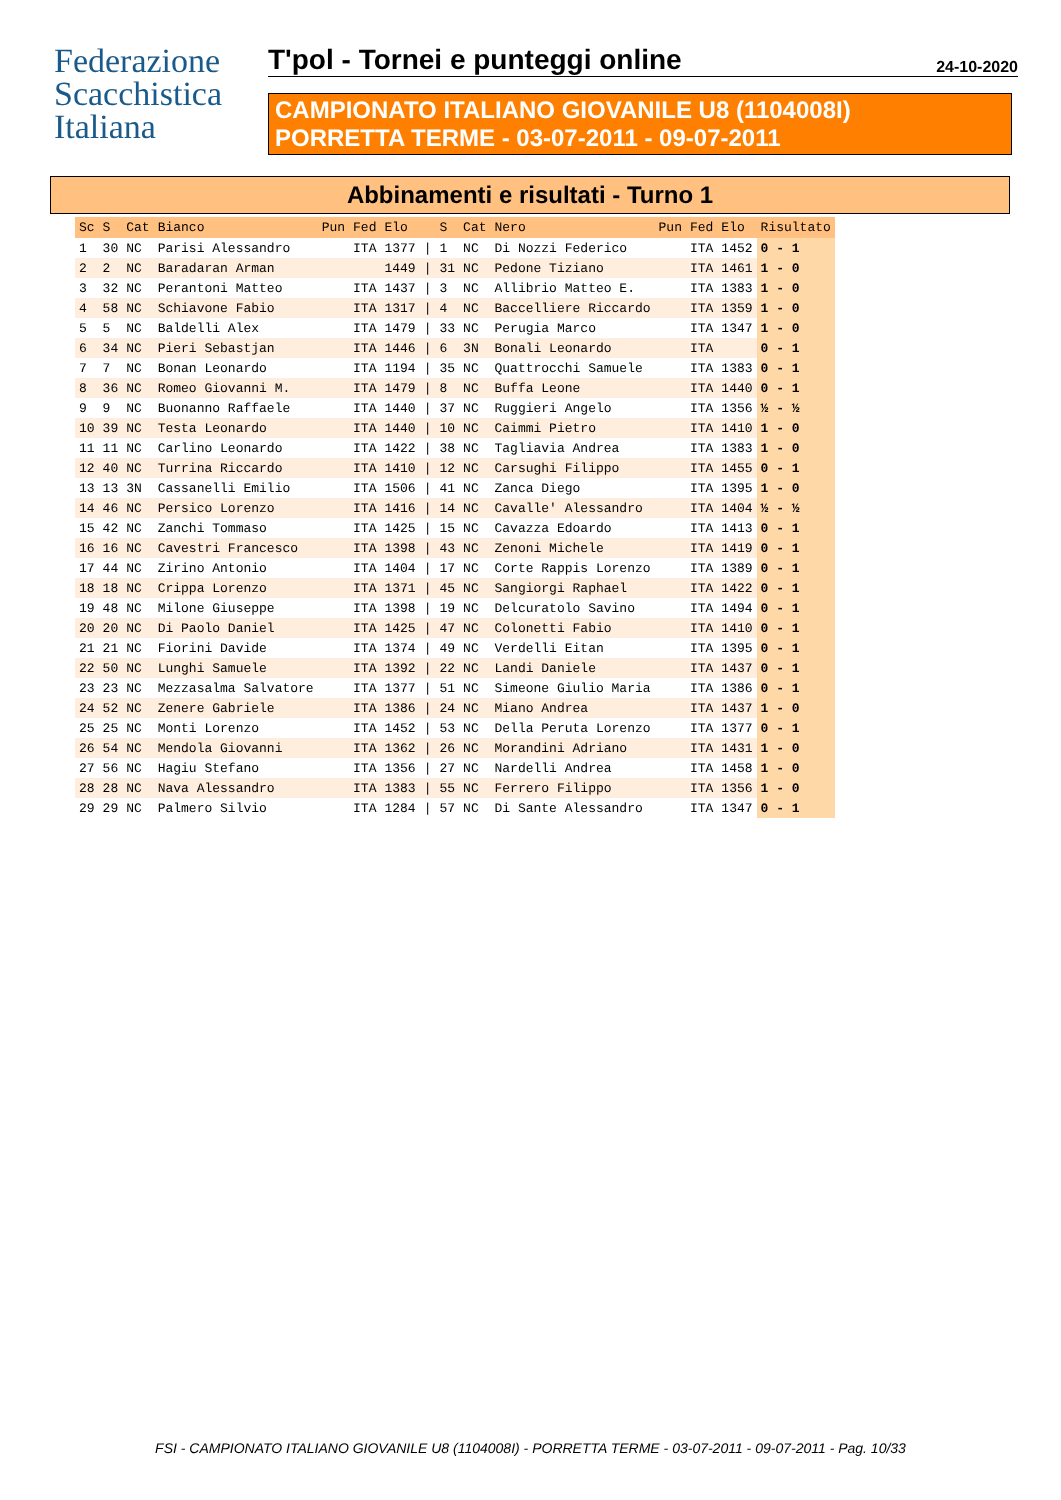Federazione
Scacchistica
Italiana
T'pol - Tornei e punteggi online 24-10-2020
CAMPIONATO ITALIANO GIOVANILE U8 (1104008I)
PORRETTA TERME - 03-07-2011 - 09-07-2011
Abbinamenti e risultati - Turno 1
| Sc | S | Cat | Bianco | Pun | Fed | Elo | | S | Cat | Nero | Pun | Fed | Elo | Risultato |
| --- | --- | --- | --- | --- | --- | --- | --- | --- | --- | --- | --- | --- | --- | --- |
| 1 | 30 | NC | Parisi Alessandro | | ITA | 1377 | / | 1 | NC | Di Nozzi Federico | | ITA | 1452 | 0 - 1 |
| 2 | 2 | NC | Baradaran Arman | | | 1449 | / | 31 | NC | Pedone Tiziano | | ITA | 1461 | 1 - 0 |
| 3 | 32 | NC | Perantoni Matteo | | ITA | 1437 | / | 3 | NC | Allibrio Matteo E. | | ITA | 1383 | 1 - 0 |
| 4 | 58 | NC | Schiavone Fabio | | ITA | 1317 | / | 4 | NC | Baccelliere Riccardo | | ITA | 1359 | 1 - 0 |
| 5 | 5 | NC | Baldelli Alex | | ITA | 1479 | / | 33 | NC | Perugia Marco | | ITA | 1347 | 1 - 0 |
| 6 | 34 | NC | Pieri Sebastjan | | ITA | 1446 | / | 6 | 3N | Bonali Leonardo | | ITA | | 0 - 1 |
| 7 | 7 | NC | Bonan Leonardo | | ITA | 1194 | / | 35 | NC | Quattrocchi Samuele | | ITA | 1383 | 0 - 1 |
| 8 | 36 | NC | Romeo Giovanni M. | | ITA | 1479 | / | 8 | NC | Buffa Leone | | ITA | 1440 | 0 - 1 |
| 9 | 9 | NC | Buonanno Raffaele | | ITA | 1440 | / | 37 | NC | Ruggieri Angelo | | ITA | 1356 | ½ - ½ |
| 10 | 39 | NC | Testa Leonardo | | ITA | 1440 | / | 10 | NC | Caimmi Pietro | | ITA | 1410 | 1 - 0 |
| 11 | 11 | NC | Carlino Leonardo | | ITA | 1422 | / | 38 | NC | Tagliavia Andrea | | ITA | 1383 | 1 - 0 |
| 12 | 40 | NC | Turrina Riccardo | | ITA | 1410 | / | 12 | NC | Carsughi Filippo | | ITA | 1455 | 0 - 1 |
| 13 | 13 | 3N | Cassanelli Emilio | | ITA | 1506 | / | 41 | NC | Zanca Diego | | ITA | 1395 | 1 - 0 |
| 14 | 46 | NC | Persico Lorenzo | | ITA | 1416 | / | 14 | NC | Cavalle' Alessandro | | ITA | 1404 | ½ - ½ |
| 15 | 42 | NC | Zanchi Tommaso | | ITA | 1425 | / | 15 | NC | Cavazza Edoardo | | ITA | 1413 | 0 - 1 |
| 16 | 16 | NC | Cavestri Francesco | | ITA | 1398 | / | 43 | NC | Zenoni Michele | | ITA | 1419 | 0 - 1 |
| 17 | 44 | NC | Zirino Antonio | | ITA | 1404 | / | 17 | NC | Corte Rappis Lorenzo | | ITA | 1389 | 0 - 1 |
| 18 | 18 | NC | Crippa Lorenzo | | ITA | 1371 | / | 45 | NC | Sangiorgi Raphael | | ITA | 1422 | 0 - 1 |
| 19 | 48 | NC | Milone Giuseppe | | ITA | 1398 | / | 19 | NC | Delcuratolo Savino | | ITA | 1494 | 0 - 1 |
| 20 | 20 | NC | Di Paolo Daniel | | ITA | 1425 | / | 47 | NC | Colonetti Fabio | | ITA | 1410 | 0 - 1 |
| 21 | 21 | NC | Fiorini Davide | | ITA | 1374 | / | 49 | NC | Verdelli Eitan | | ITA | 1395 | 0 - 1 |
| 22 | 50 | NC | Lunghi Samuele | | ITA | 1392 | / | 22 | NC | Landi Daniele | | ITA | 1437 | 0 - 1 |
| 23 | 23 | NC | Mezzasalma Salvatore | | ITA | 1377 | / | 51 | NC | Simeone Giulio Maria | | ITA | 1386 | 0 - 1 |
| 24 | 52 | NC | Zenere Gabriele | | ITA | 1386 | / | 24 | NC | Miano Andrea | | ITA | 1437 | 1 - 0 |
| 25 | 25 | NC | Monti Lorenzo | | ITA | 1452 | / | 53 | NC | Della Peruta Lorenzo | | ITA | 1377 | 0 - 1 |
| 26 | 54 | NC | Mendola Giovanni | | ITA | 1362 | / | 26 | NC | Morandini Adriano | | ITA | 1431 | 1 - 0 |
| 27 | 56 | NC | Hagiu Stefano | | ITA | 1356 | / | 27 | NC | Nardelli Andrea | | ITA | 1458 | 1 - 0 |
| 28 | 28 | NC | Nava Alessandro | | ITA | 1383 | / | 55 | NC | Ferrero Filippo | | ITA | 1356 | 1 - 0 |
| 29 | 29 | NC | Palmero Silvio | | ITA | 1284 | / | 57 | NC | Di Sante Alessandro | | ITA | 1347 | 0 - 1 |
FSI - CAMPIONATO ITALIANO GIOVANILE U8 (1104008I) - PORRETTA TERME - 03-07-2011 - 09-07-2011 - Pag. 10/33